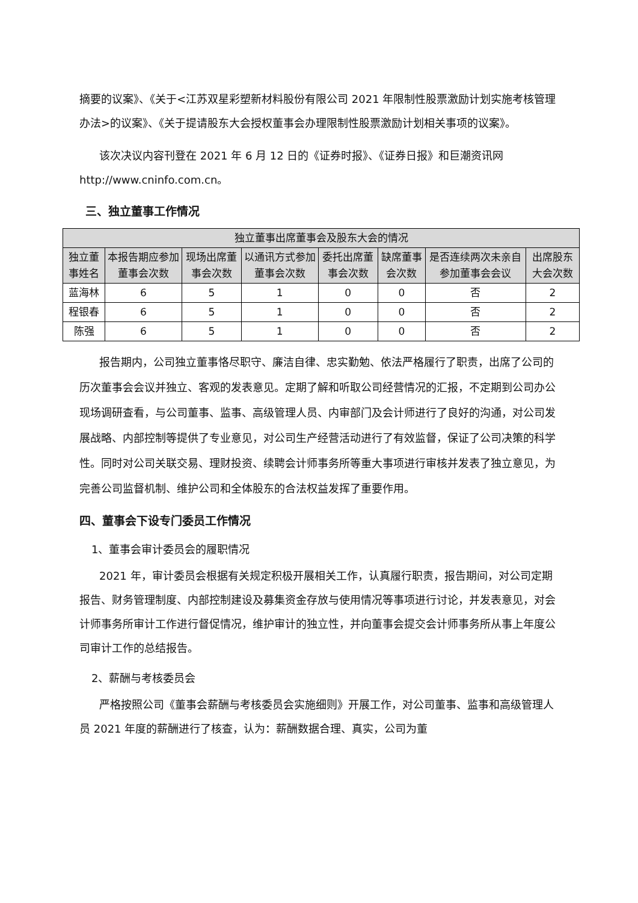摘要的议案》、《关于<江苏双星彩塑新材料股份有限公司 2021 年限制性股票激励计划实施考核管理办法>的议案》、《关于提请股东大会授权董事会办理限制性股票激励计划相关事项的议案》。
该次决议内容刊登在 2021 年 6 月 12 日的《证券时报》、《证券日报》和巨潮资讯网 http://www.cninfo.com.cn。
三、独立董事工作情况
| 独立董事出席董事会及股东大会的情况 | | | | | | | |
| --- | --- | --- | --- | --- | --- | --- | --- |
| 独立董事姓名 | 本报告期应参加董事会次数 | 现场出席董事会次数 | 以通讯方式参加董事会次数 | 委托出席董事会次数 | 缺席董事会次数 | 是否连续两次未亲自参加董事会会议 | 出席股东大会次数 |
| 蓝海林 | 6 | 5 | 1 | 0 | 0 | 否 | 2 |
| 程银春 | 6 | 5 | 1 | 0 | 0 | 否 | 2 |
| 陈强 | 6 | 5 | 1 | 0 | 0 | 否 | 2 |
报告期内，公司独立董事恪尽职守、廉洁自律、忠实勤勉、依法严格履行了职责，出席了公司的历次董事会会议并独立、客观的发表意见。定期了解和听取公司经营情况的汇报，不定期到公司办公现场调研查看，与公司董事、监事、高级管理人员、内审部门及会计师进行了良好的沟通，对公司发展战略、内部控制等提供了专业意见，对公司生产经营活动进行了有效监督，保证了公司决策的科学性。同时对公司关联交易、理财投资、续聘会计师事务所等重大事项进行审核并发表了独立意见，为完善公司监督机制、维护公司和全体股东的合法权益发挥了重要作用。
四、董事会下设专门委员工作情况
1、董事会审计委员会的履职情况
2021 年，审计委员会根据有关规定积极开展相关工作，认真履行职责，报告期间，对公司定期报告、财务管理制度、内部控制建设及募集资金存放与使用情况等事项进行讨论，并发表意见，对会计师事务所审计工作进行督促情况，维护审计的独立性，并向董事会提交会计师事务所从事上年度公司审计工作的总结报告。
2、薪酬与考核委员会
严格按照公司《董事会薪酬与考核委员会实施细则》开展工作，对公司董事、监事和高级管理人员 2021 年度的薪酬进行了核查，认为：薪酬数据合理、真实，公司为董